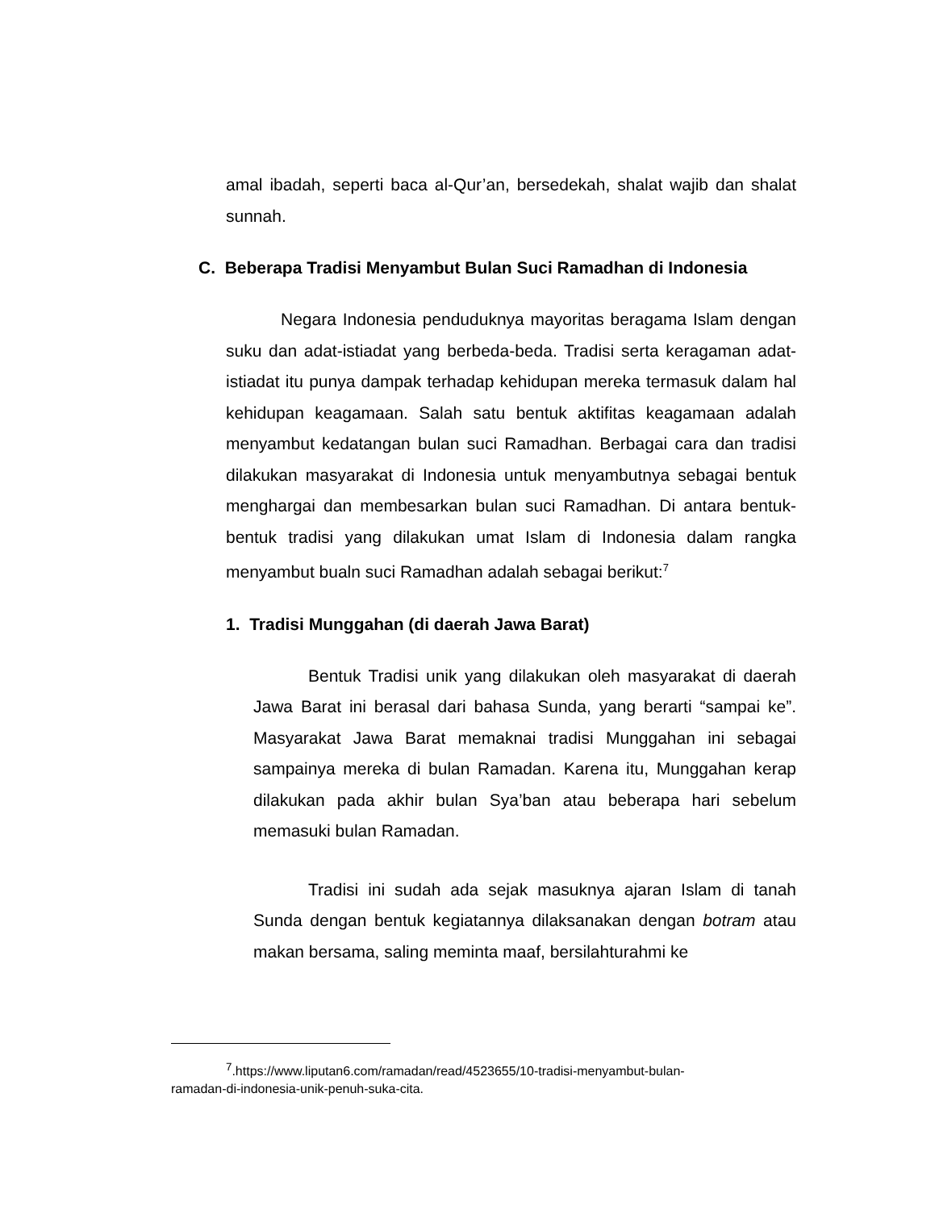amal ibadah, seperti baca al-Qur’an, bersedekah, shalat wajib dan shalat sunnah.
C. Beberapa Tradisi Menyambut Bulan Suci Ramadhan di Indonesia
Negara Indonesia penduduknya mayoritas beragama Islam dengan suku dan adat-istiadat yang berbeda-beda. Tradisi serta keragaman adat-istiadat itu punya dampak terhadap kehidupan mereka termasuk dalam hal kehidupan keagamaan. Salah satu bentuk aktifitas keagamaan adalah menyambut kedatangan bulan suci Ramadhan. Berbagai cara dan tradisi dilakukan masyarakat di Indonesia untuk menyambutnya sebagai bentuk menghargai dan membesarkan bulan suci Ramadhan. Di antara bentuk-bentuk tradisi yang dilakukan umat Islam di Indonesia dalam rangka menyambut bualn suci Ramadhan adalah sebagai berikut:<sup>7</sup>
1. Tradisi Munggahan (di daerah Jawa Barat)
Bentuk Tradisi unik yang dilakukan oleh masyarakat di daerah Jawa Barat ini berasal dari bahasa Sunda, yang berarti “sampai ke”. Masyarakat Jawa Barat memaknai tradisi Munggahan ini sebagai sampainya mereka di bulan Ramadan. Karena itu, Munggahan kerap dilakukan pada akhir bulan Sya’ban atau beberapa hari sebelum memasuki bulan Ramadan.
Tradisi ini sudah ada sejak masuknya ajaran Islam di tanah Sunda dengan bentuk kegiatannya dilaksanakan dengan botram atau makan bersama, saling meminta maaf, bersilahturahmi ke
<sup>7</sup>.https://www.liputan6.com/ramadan/read/4523655/10-tradisi-menyambut-bulan-
ramadan-di-indonesia-unik-penuh-suka-cita.